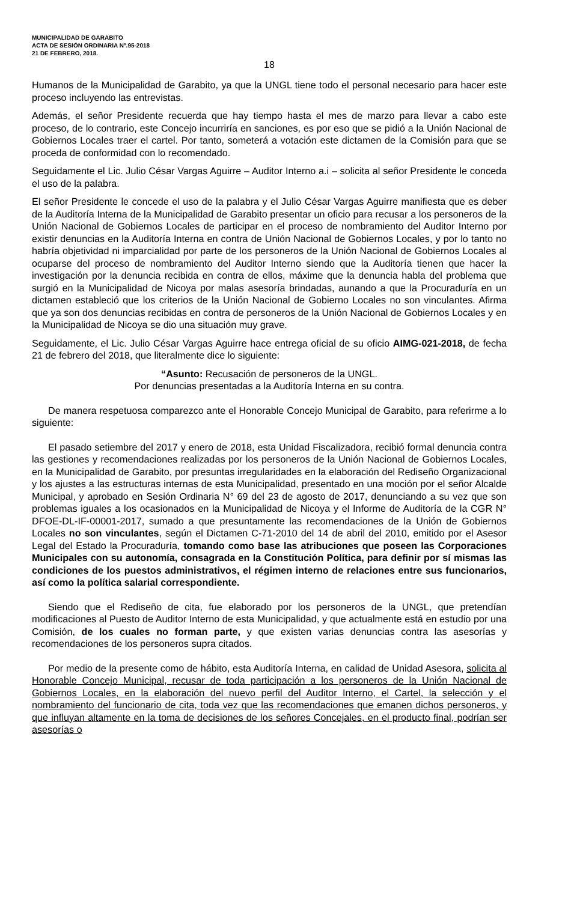MUNICIPALIDAD DE GARABITO
ACTA DE SESIÓN ORDINARIA Nº.95-2018
21 DE FEBRERO, 2018.
18
Humanos de la Municipalidad de Garabito, ya que la UNGL tiene todo el personal necesario para hacer este proceso incluyendo las entrevistas.
Además, el señor Presidente recuerda que hay tiempo hasta el mes de marzo para llevar a cabo este proceso, de lo contrario, este Concejo incurriría en sanciones, es por eso que se pidió a la Unión Nacional de Gobiernos Locales traer el cartel. Por tanto, someterá a votación este dictamen de la Comisión para que se proceda de conformidad con lo recomendado.
Seguidamente el Lic. Julio César Vargas Aguirre – Auditor Interno a.i – solicita al señor Presidente le conceda el uso de la palabra.
El señor Presidente le concede el uso de la palabra y el Julio César Vargas Aguirre manifiesta que es deber de la Auditoría Interna de la Municipalidad de Garabito presentar un oficio para recusar a los personeros de la Unión Nacional de Gobiernos Locales de participar en el proceso de nombramiento del Auditor Interno por existir denuncias en la Auditoría Interna en contra de Unión Nacional de Gobiernos Locales, y por lo tanto no habría objetividad ni imparcialidad por parte de los personeros de la Unión Nacional de Gobiernos Locales al ocuparse del proceso de nombramiento del Auditor Interno siendo que la Auditoría tienen que hacer la investigación por la denuncia recibida en contra de ellos, máxime que la denuncia habla del problema que surgió en la Municipalidad de Nicoya por malas asesoría brindadas, aunando a que la Procuraduría en un dictamen estableció que los criterios de la Unión Nacional de Gobierno Locales no son vinculantes. Afirma que ya son dos denuncias recibidas en contra de personeros de la Unión Nacional de Gobiernos Locales y en la Municipalidad de Nicoya se dio una situación muy grave.
Seguidamente, el Lic. Julio César Vargas Aguirre hace entrega oficial de su oficio AIMG-021-2018, de fecha 21 de febrero del 2018, que literalmente dice lo siguiente:
“Asunto: Recusación de personeros de la UNGL.
Por denuncias presentadas a la Auditoría Interna en su contra.
De manera respetuosa comparezco ante el Honorable Concejo Municipal de Garabito, para referirme a lo siguiente:
El pasado setiembre del 2017 y enero de 2018, esta Unidad Fiscalizadora, recibió formal denuncia contra las gestiones y recomendaciones realizadas por los personeros de la Unión Nacional de Gobiernos Locales, en la Municipalidad de Garabito, por presuntas irregularidades en la elaboración del Rediseño Organizacional y los ajustes a las estructuras internas de esta Municipalidad, presentado en una moción por el señor Alcalde Municipal, y aprobado en Sesión Ordinaria N° 69 del 23 de agosto de 2017, denunciando a su vez que son problemas iguales a los ocasionados en la Municipalidad de Nicoya y el Informe de Auditoría de la CGR N° DFOE-DL-IF-00001-2017, sumado a que presuntamente las recomendaciones de la Unión de Gobiernos Locales no son vinculantes, según el Dictamen C-71-2010 del 14 de abril del 2010, emitido por el Asesor Legal del Estado la Procuraduría, tomando como base las atribuciones que poseen las Corporaciones Municipales con su autonomía, consagrada en la Constitución Política, para definir por sí mismas las condiciones de los puestos administrativos, el régimen interno de relaciones entre sus funcionarios, así como la política salarial correspondiente.
Siendo que el Rediseño de cita, fue elaborado por los personeros de la UNGL, que pretendían modificaciones al Puesto de Auditor Interno de esta Municipalidad, y que actualmente está en estudio por una Comisión, de los cuales no forman parte, y que existen varias denuncias contra las asesorías y recomendaciones de los personeros supra citados.
Por medio de la presente como de hábito, esta Auditoría Interna, en calidad de Unidad Asesora, solicita al Honorable Concejo Municipal, recusar de toda participación a los personeros de la Unión Nacional de Gobiernos Locales, en la elaboración del nuevo perfil del Auditor Interno, el Cartel, la selección y el nombramiento del funcionario de cita, toda vez que las recomendaciones que emanen dichos personeros, y que influyan altamente en la toma de decisiones de los señores Concejales, en el producto final, podrían ser asesorías o